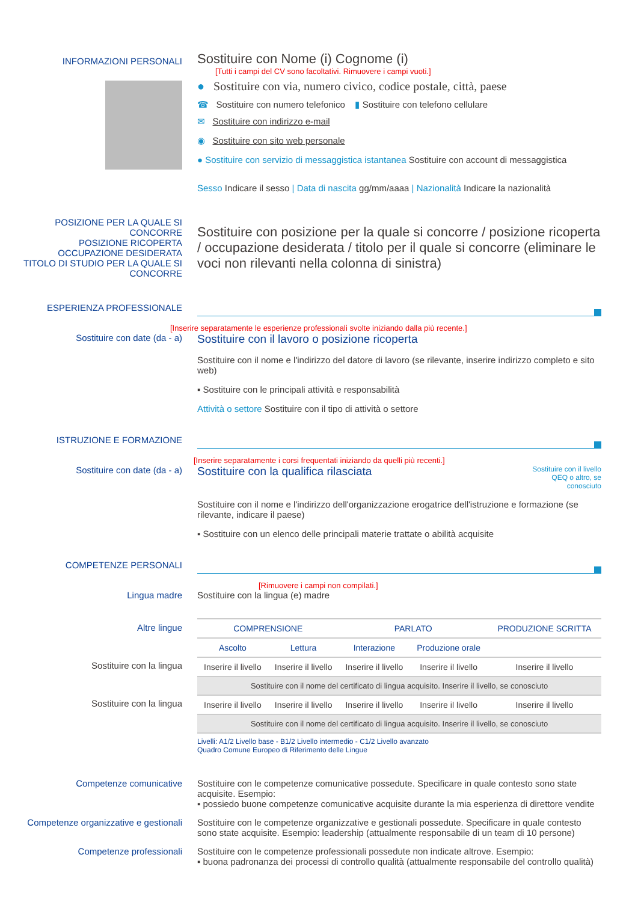INFORMAZIONI PERSONALI
Sostituire con Nome (i) Cognome (i)
[Tutti i campi del CV sono facoltativi. Rimuovere i campi vuoti.]
● Sostituire con via, numero civico, codice postale, città, paese
☎ Sostituire con numero telefonico ▮ Sostituire con telefono cellulare
✉ Sostituire con indirizzo e-mail
◉ Sostituire con sito web personale
● Sostituire con servizio di messaggistica istantanea Sostituire con account di messaggistica
Sesso Indicare il sesso | Data di nascita gg/mm/aaaa | Nazionalità Indicare la nazionalità
POSIZIONE PER LA QUALE SI CONCORRE
POSIZIONE RICOPERTA
OCCUPAZIONE DESIDERATA
TITOLO DI STUDIO PER LA QUALE SI CONCORRE
Sostituire con posizione per la quale si concorre / posizione ricoperta / occupazione desiderata / titolo per il quale si concorre (eliminare le voci non rilevanti nella colonna di sinistra)
ESPERIENZA PROFESSIONALE
[Inserire separatamente le esperienze professionali svolte iniziando dalla più recente.]
Sostituire con date (da - a)
Sostituire con il lavoro o posizione ricoperta
Sostituire con il nome e l'indirizzo del datore di lavoro (se rilevante, inserire indirizzo completo e sito web)
▪ Sostituire con le principali attività e responsabilità
Attività o settore Sostituire con il tipo di attività o settore
ISTRUZIONE E FORMAZIONE
[Inserire separatamente i corsi frequentati iniziando da quelli più recenti.]
Sostituire con date (da - a)
Sostituire con la qualifica rilasciata
Sostituire con il livello QEQ o altro, se conosciuto
Sostituire con il nome e l'indirizzo dell'organizzazione erogatrice dell'istruzione e formazione (se rilevante, indicare il paese)
▪ Sostituire con un elenco delle principali materie trattate o abilità acquisite
COMPETENZE PERSONALI
[Rimuovere i campi non compilati.]
Lingua madre Sostituire con la lingua (e) madre
Altre lingue
Sostituire con la lingua
Sostituire con la lingua
| COMPRENSIONE | | PARLATO | | PRODUZIONE SCRITTA |
| --- | --- | --- | --- | --- |
| Ascolto | Lettura | Interazione | Produzione orale | |
| Inserire il livello | Inserire il livello | Inserire il livello | Inserire il livello | Inserire il livello |
| Sostituire con il nome del certificato di lingua acquisito. Inserire il livello, se conosciuto | | | | |
| Inserire il livello | Inserire il livello | Inserire il livello | Inserire il livello | Inserire il livello |
| Sostituire con il nome del certificato di lingua acquisito. Inserire il livello, se conosciuto | | | | |
Livelli: A1/2 Livello base - B1/2 Livello intermedio - C1/2 Livello avanzato
Quadro Comune Europeo di Riferimento delle Lingue
Competenze comunicative Sostituire con le competenze comunicative possedute. Specificare in quale contesto sono state acquisite. Esempio:
▪ possiedo buone competenze comunicative acquisite durante la mia esperienza di direttore vendite
Competenze organizzative e gestionali
Sostituire con le competenze organizzative e gestionali possedute. Specificare in quale contesto sono state acquisite. Esempio: leadership (attualmente responsabile di un team di 10 persone)
Competenze professionali Sostituire con le competenze professionali possedute non indicate altrove. Esempio:
▪ buona padronanza dei processi di controllo qualità (attualmente responsabile del controllo qualità)